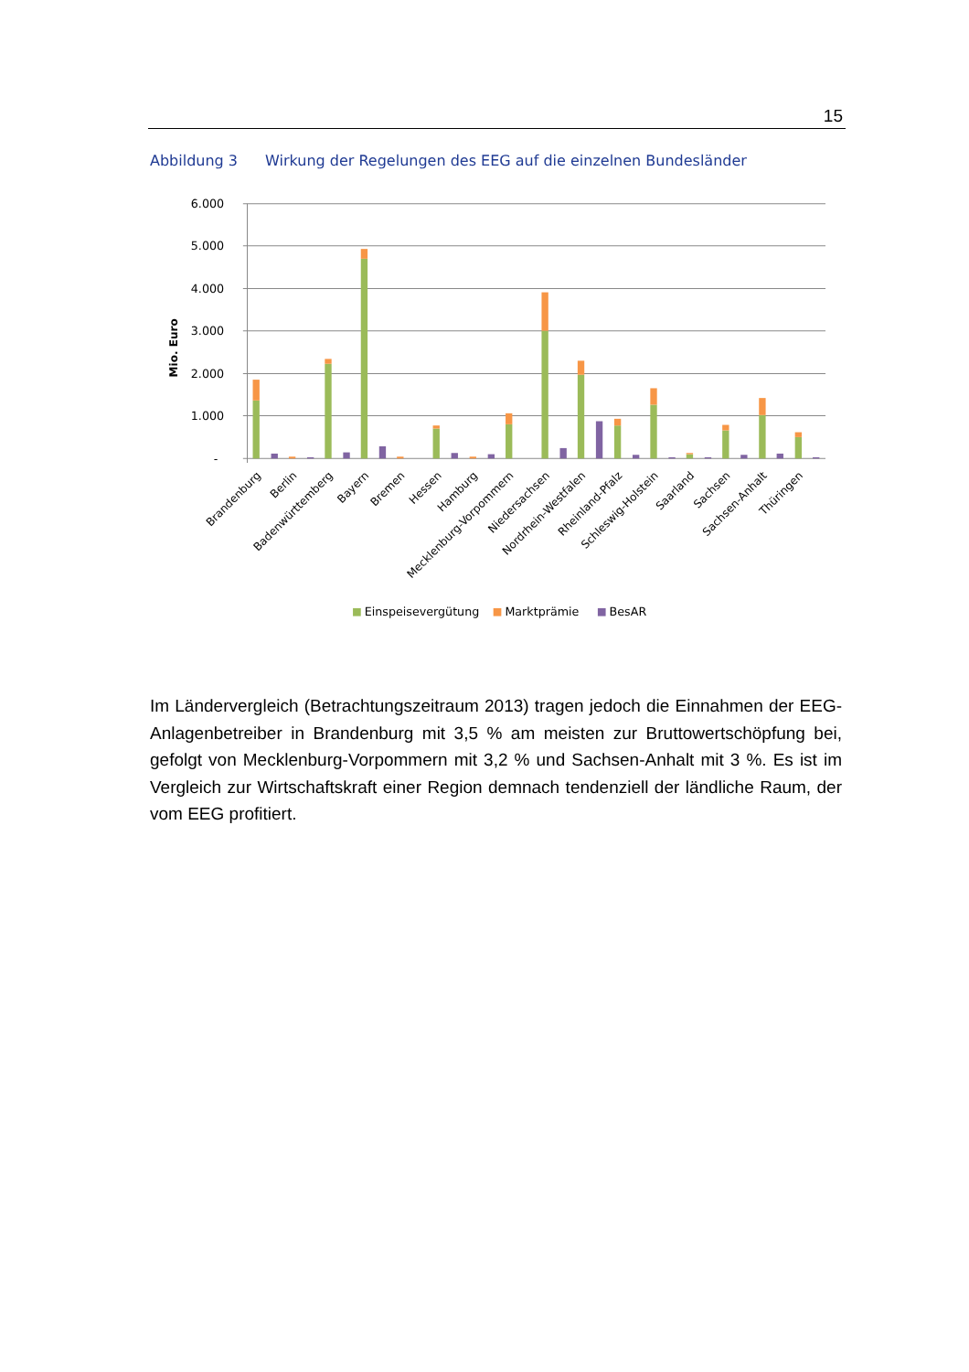15
Abbildung 3 Wirkung der Regelungen des EEG auf die einzelnen Bundesländer
6.000
5.000
4.000
3.000
2.000
1.000
-
Mio. Euro
Brandenburg
Berlin
Badenwürttemberg
Bayern
Bremen
Hessen
Hamburg
Mecklenburg-Vorpommern
Niedersachsen
Nordrhein-Westfalen
Rheinland-Pfalz
Schleswig-Holstein
Saarland
Sachsen
Sachsen-Anhalt
Thüringen
Einspeisevergütung
Marktprämie
BesAR
Im Ländervergleich (Betrachtungszeitraum 2013) tragen jedoch die Einnahmen der EEG-Anlagenbetreiber in Brandenburg mit 3,5 % am meisten zur Bruttowertschöpfung bei, gefolgt von Mecklenburg-Vorpommern mit 3,2 % und Sachsen-Anhalt mit 3 %. Es ist im Vergleich zur Wirtschaftskraft einer Region demnach tendenziell der ländliche Raum, der vom EEG profitiert.